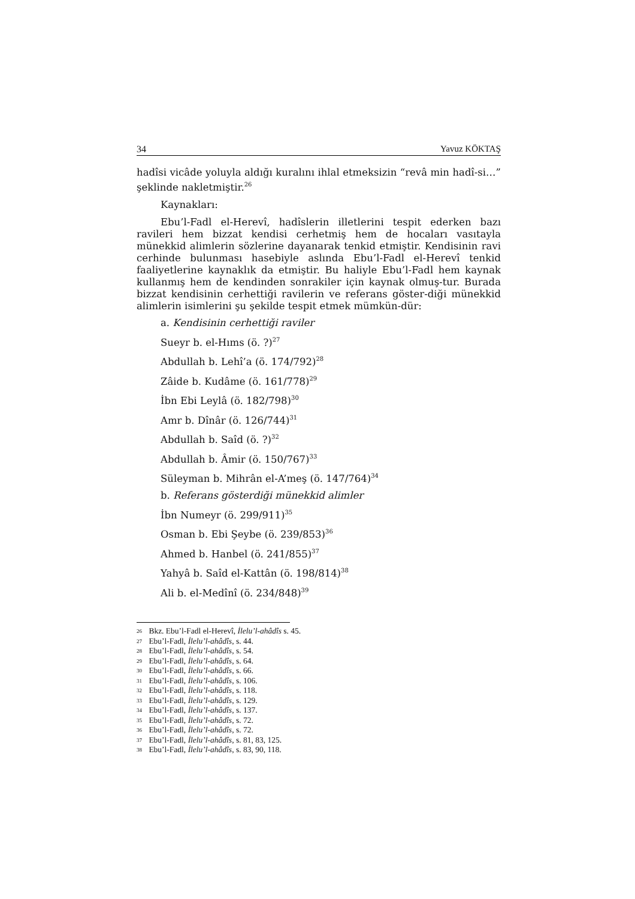34 Yavuz KÖKTAŞ
hadîsi vicâde yoluyla aldığı kuralını ihlal etmeksizin “revâ min hadî-si…” şeklinde nakletmiştir.<sup>26</sup>
Kaynakları:
Ebu’l-Fadl el-Herevî, hadîslerin illetlerini tespit ederken bazı ravileri hem bizzat kendisi cerhetmiş hem de hocaları vasıtayla münekkid alimlerin sözlerine dayanarak tenkid etmiştir. Kendisinin ravi cerhinde bulunması hasebiyle aslında Ebu’l-Fadl el-Herevî tenkid faaliyetlerine kaynaklık da etmiştir. Bu haliyle Ebu’l-Fadl hem kaynak kullanmış hem de kendinden sonrakiler için kaynak olmuş-tur. Burada bizzat kendisinin cerhettiği ravilerin ve referans göster-diği münekkid alimlerin isimlerini şu şekilde tespit etmek mümkün-dür:
a. Kendisinin cerhettiği raviler
Sueyr b. el-Hıms (ö. ?)<sup>27</sup>
Abdullah b. Lehî’a (ö. 174/792)<sup>28</sup>
Zâide b. Kudâme (ö. 161/778)<sup>29</sup>
İbn Ebi Leylâ (ö. 182/798)<sup>30</sup>
Amr b. Dînâr (ö. 126/744)<sup>31</sup>
Abdullah b. Saîd (ö. ?)<sup>32</sup>
Abdullah b. Âmir (ö. 150/767)<sup>33</sup>
Süleyman b. Mihrân el-A’meş (ö. 147/764)<sup>34</sup>
b. Referans gösterdiği münekkid alimler
İbn Numeyr (ö. 299/911)<sup>35</sup>
Osman b. Ebi Şeybe (ö. 239/853)<sup>36</sup>
Ahmed b. Hanbel (ö. 241/855)<sup>37</sup>
Yahyâ b. Saîd el-Kattân (ö. 198/814)<sup>38</sup>
Ali b. el-Medînî (ö. 234/848)<sup>39</sup>
<sup>26</sup> Bkz. Ebu’l-Fadl el-Herevî, İlelu’l-ahâdîs s. 45.
<sup>27</sup> Ebu’l-Fadl, İlelu’l-ahâdîs, s. 44.
<sup>28</sup> Ebu’l-Fadl, İlelu’l-ahâdîs, s. 54.
<sup>29</sup> Ebu’l-Fadl, İlelu’l-ahâdîs, s. 64.
<sup>30</sup> Ebu’l-Fadl, İlelu’l-ahâdîs, s. 66.
<sup>31</sup> Ebu’l-Fadl, İlelu’l-ahâdîs, s. 106.
<sup>32</sup> Ebu’l-Fadl, İlelu’l-ahâdîs, s. 118.
<sup>33</sup> Ebu’l-Fadl, İlelu’l-ahâdîs, s. 129.
<sup>34</sup> Ebu’l-Fadl, İlelu’l-ahâdîs, s. 137.
<sup>35</sup> Ebu’l-Fadl, İlelu’l-ahâdîs, s. 72.
<sup>36</sup> Ebu’l-Fadl, İlelu’l-ahâdîs, s. 72.
<sup>37</sup> Ebu’l-Fadl, İlelu’l-ahâdîs, s. 81, 83, 125.
<sup>38</sup> Ebu’l-Fadl, İlelu’l-ahâdîs, s. 83, 90, 118.